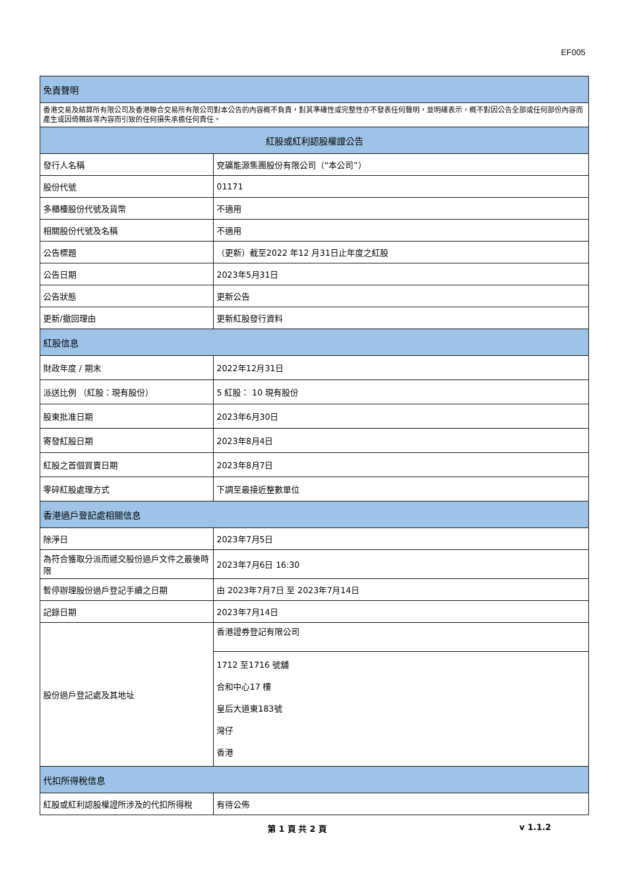EF005
| 免責聲明 | |
| 香港交易及結算所有限公司及香港聯合交易所有限公司對本公告的內容概不負責，對其準確性或完整性亦不發表任何聲明，並明確表示，概不對因公告全部或任何部份內容而產生或因倚賴該等內容而引致的任何損失承擔任何責任。 | |
| 紅股或紅利認股權證公告 | |
| 發行人名稱 | 兗礦能源集團股份有限公司（“本公司”） |
| 股份代號 | 01171 |
| 多櫃檯股份代號及貨幣 | 不適用 |
| 相關股份代號及名稱 | 不適用 |
| 公告標題 | （更新）截至2022 年12 月31日止年度之紅股 |
| 公告日期 | 2023年5月31日 |
| 公告狀態 | 更新公告 |
| 更新/撤回理由 | 更新紅股發行資料 |
| 紅股信息 | |
| 財政年度 / 期末 | 2022年12月31日 |
| 派送比例 （紅股：現有股份） | 5 紅股： 10 現有股份 |
| 股東批准日期 | 2023年6月30日 |
| 寄發紅股日期 | 2023年8月4日 |
| 紅股之首個買賣日期 | 2023年8月7日 |
| 零碎紅股處理方式 | 下調至最接近整數單位 |
| 香港過戶登記處相關信息 | |
| 除淨日 | 2023年7月5日 |
| 為符合獲取分派而遞交股份過戶文件之最後時限 | 2023年7月6日 16:30 |
| 暫停辦理股份過戶登記手續之日期 | 由 2023年7月7日 至 2023年7月14日 |
| 記錄日期 | 2023年7月14日 |
| 股份過戶登記處及其地址 | 香港證券登記有限公司 |
| | 1712 至1716 號舖 合和中心17 樓 皇后大道東183號 灣仔 香港 |
| 代扣所得稅信息 | |
| 紅股或紅利認股權證所涉及的代扣所得稅 | 有待公佈 |
第 1 頁 共 2 頁 v 1.1.2